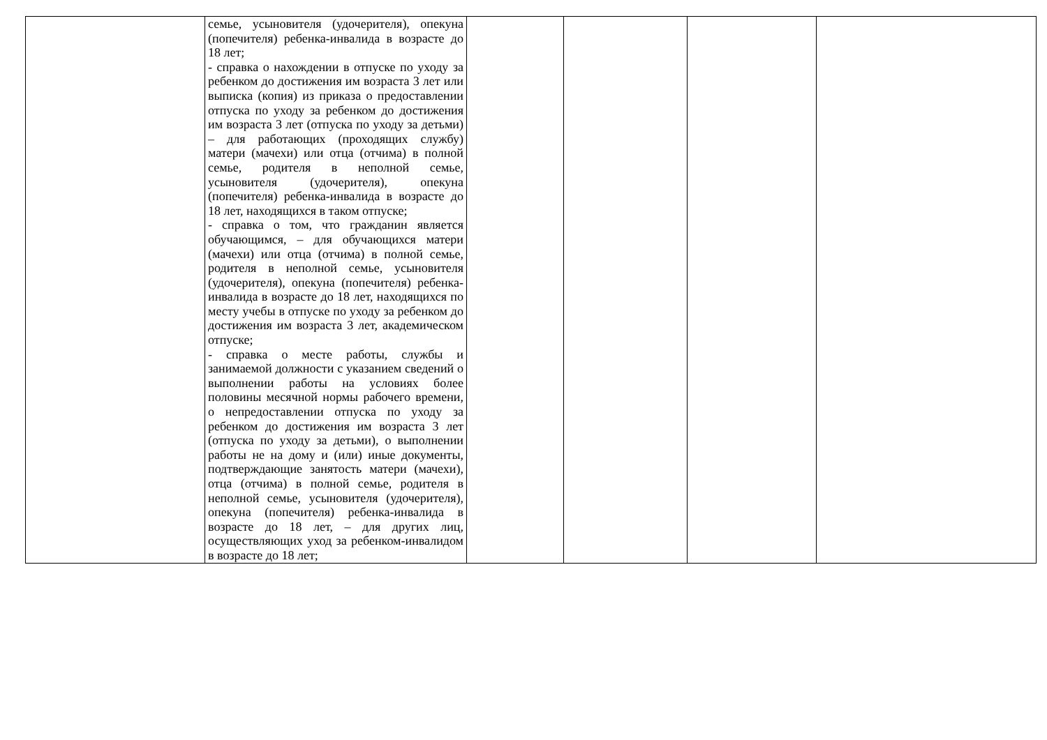| | семье, усыновителя (удочерителя), опекуна (попечителя) ребенка-инвалида в возрасте до 18 лет; - справка о нахождении в отпуске по уходу за ребенком до достижения им возраста 3 лет или выписка (копия) из приказа о предоставлении отпуска по уходу за ребенком до достижения им возраста 3 лет (отпуска по уходу за детьми) – для работающих (проходящих службу) матери (мачехи) или отца (отчима) в полной семье, родителя в неполной семье, усыновителя (удочерителя), опекуна (попечителя) ребенка-инвалида в возрасте до 18 лет, находящихся в таком отпуске; - справка о том, что гражданин является обучающимся, – для обучающихся матери (мачехи) или отца (отчима) в полной семье, родителя в неполной семье, усыновителя (удочерителя), опекуна (попечителя) ребенка-инвалида в возрасте до 18 лет, находящихся по месту учебы в отпуске по уходу за ребенком до достижения им возраста 3 лет, академическом отпуске; - справка о месте работы, службы и занимаемой должности с указанием сведений о выполнении работы на условиях более половины месячной нормы рабочего времени, о непредоставлении отпуска по уходу за ребенком до достижения им возраста 3 лет (отпуска по уходу за детьми), о выполнении работы не на дому и (или) иные документы, подтверждающие занятость матери (мачехи), отца (отчима) в полной семье, родителя в неполной семье, усыновителя (удочерителя), опекуна (попечителя) ребенка-инвалида в возрасте до 18 лет, – для других лиц, осуществляющих уход за ребенком-инвалидом в возрасте до 18 лет; | | | | |